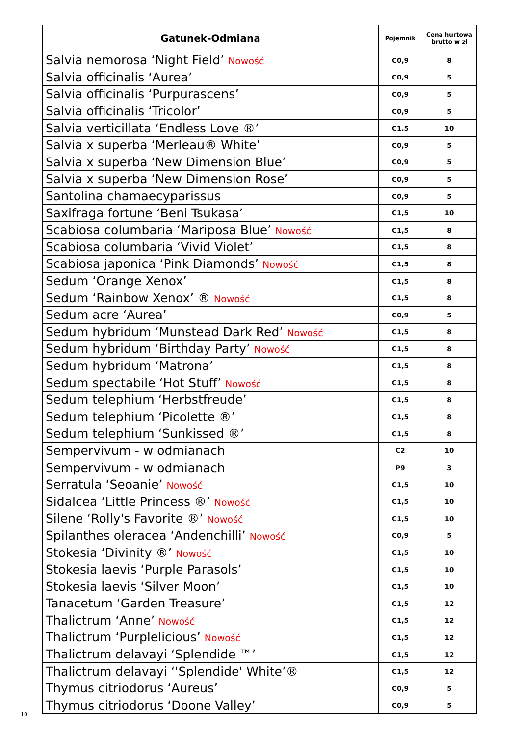| Gatunek-Odmiana | Pojemnik | Cena hurtowa brutto w zł |
| --- | --- | --- |
| Salvia nemorosa ‘Night Field’ Nowość | C0,9 | 8 |
| Salvia officinalis ‘Aurea’ | C0,9 | 5 |
| Salvia officinalis ‘Purpurascens’ | C0,9 | 5 |
| Salvia officinalis ‘Tricolor’ | C0,9 | 5 |
| Salvia verticillata ‘Endless Love ®’ | C1,5 | 10 |
| Salvia x superba ‘Merleau® White’ | C0,9 | 5 |
| Salvia x superba ‘New Dimension Blue’ | C0,9 | 5 |
| Salvia x superba ‘New Dimension Rose’ | C0,9 | 5 |
| Santolina chamaecyparissus | C0,9 | 5 |
| Saxifraga fortune ‘Beni Tsukasa’ | C1,5 | 10 |
| Scabiosa columbaria ‘Mariposa Blue’ Nowość | C1,5 | 8 |
| Scabiosa columbaria ‘Vivid Violet’ | C1,5 | 8 |
| Scabiosa japonica ‘Pink Diamonds’ Nowość | C1,5 | 8 |
| Sedum ‘Orange Xenox’ | C1,5 | 8 |
| Sedum ‘Rainbow Xenox’ ® Nowość | C1,5 | 8 |
| Sedum acre ‘Aurea’ | C0,9 | 5 |
| Sedum hybridum ‘Munstead Dark Red’ Nowość | C1,5 | 8 |
| Sedum hybridum ‘Birthday Party’ Nowość | C1,5 | 8 |
| Sedum hybridum ‘Matrona’ | C1,5 | 8 |
| Sedum spectabile ‘Hot Stuff’ Nowość | C1,5 | 8 |
| Sedum telephium ‘Herbstfreude’ | C1,5 | 8 |
| Sedum telephium ‘Picolette ®’ | C1,5 | 8 |
| Sedum telephium ‘Sunkissed ®’ | C1,5 | 8 |
| Sempervivum - w odmianach | C2 | 10 |
| Sempervivum - w odmianach | P9 | 3 |
| Serratula ‘Seoanie’ Nowość | C1,5 | 10 |
| Sidalcea ‘Little Princess ®’ Nowość | C1,5 | 10 |
| Silene ‘Rolly's Favorite ®’ Nowość | C1,5 | 10 |
| Spilanthes oleracea ‘Andenchilli’ Nowość | C0,9 | 5 |
| Stokesia ‘Divinity ®’ Nowość | C1,5 | 10 |
| Stokesia laevis ‘Purple Parasols’ | C1,5 | 10 |
| Stokesia laevis ‘Silver Moon’ | C1,5 | 10 |
| Tanacetum ‘Garden Treasure’ | C1,5 | 12 |
| Thalictrum ‘Anne’ Nowość | C1,5 | 12 |
| Thalictrum ‘Purplelicious’ Nowość | C1,5 | 12 |
| Thalictrum delavayi ‘Splendide ™’ | C1,5 | 12 |
| Thalictrum delavayi ‘'Splendide' White’® | C1,5 | 12 |
| Thymus citriodorus ‘Aureus’ | C0,9 | 5 |
| Thymus citriodorus ‘Doone Valley’ | C0,9 | 5 |
10